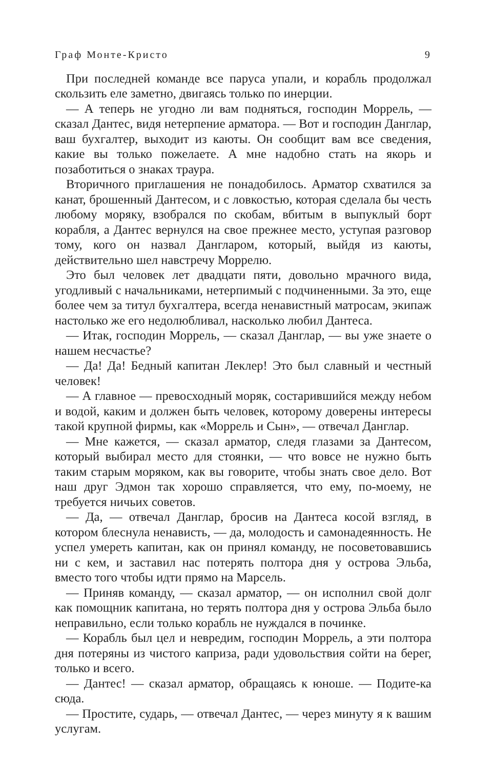Граф Монте-Кристо 9
При последней команде все паруса упали, и корабль продолжал скользить еле заметно, двигаясь только по инерции.
— А теперь не угодно ли вам подняться, господин Моррель, — сказал Дантес, видя нетерпение арматора. — Вот и господин Данглар, ваш бухгалтер, выходит из каюты. Он сообщит вам все сведения, какие вы только пожелаете. А мне надобно стать на якорь и позаботиться о знаках траура.
Вторичного приглашения не понадобилось. Арматор схватился за канат, брошенный Дантесом, и с ловкостью, которая сделала бы честь любому моряку, взобрался по скобам, вбитым в выпуклый борт корабля, а Дантес вернулся на свое прежнее место, уступая разговор тому, кого он назвал Дангларом, который, выйдя из каюты, действительно шел навстречу Моррелю.
Это был человек лет двадцати пяти, довольно мрачного вида, угодливый с начальниками, нетерпимый с подчиненными. За это, еще более чем за титул бухгалтера, всегда ненавистный матросам, экипаж настолько же его недолюбливал, насколько любил Дантеса.
— Итак, господин Моррель, — сказал Данглар, — вы уже знаете о нашем несчастье?
— Да! Да! Бедный капитан Леклер! Это был славный и честный человек!
— А главное — превосходный моряк, состарившийся между небом и водой, каким и должен быть человек, которому доверены интересы такой крупной фирмы, как «Моррель и Сын», — отвечал Данглар.
— Мне кажется, — сказал арматор, следя глазами за Дантесом, который выбирал место для стоянки, — что вовсе не нужно быть таким старым моряком, как вы говорите, чтобы знать свое дело. Вот наш друг Эдмон так хорошо справляется, что ему, по-моему, не требуется ничьих советов.
— Да, — отвечал Данглар, бросив на Дантеса косой взгляд, в котором блеснула ненависть, — да, молодость и самонадеянность. Не успел умереть капитан, как он принял команду, не посоветовавшись ни с кем, и заставил нас потерять полтора дня у острова Эльба, вместо того чтобы идти прямо на Марсель.
— Приняв команду, — сказал арматор, — он исполнил свой долг как помощник капитана, но терять полтора дня у острова Эльба было неправильно, если только корабль не нуждался в починке.
— Корабль был цел и невредим, господин Моррель, а эти полтора дня потеряны из чистого каприза, ради удовольствия сойти на берег, только и всего.
— Дантес! — сказал арматор, обращаясь к юноше. — Подите-ка сюда.
— Простите, сударь, — отвечал Дантес, — через минуту я к вашим услугам.